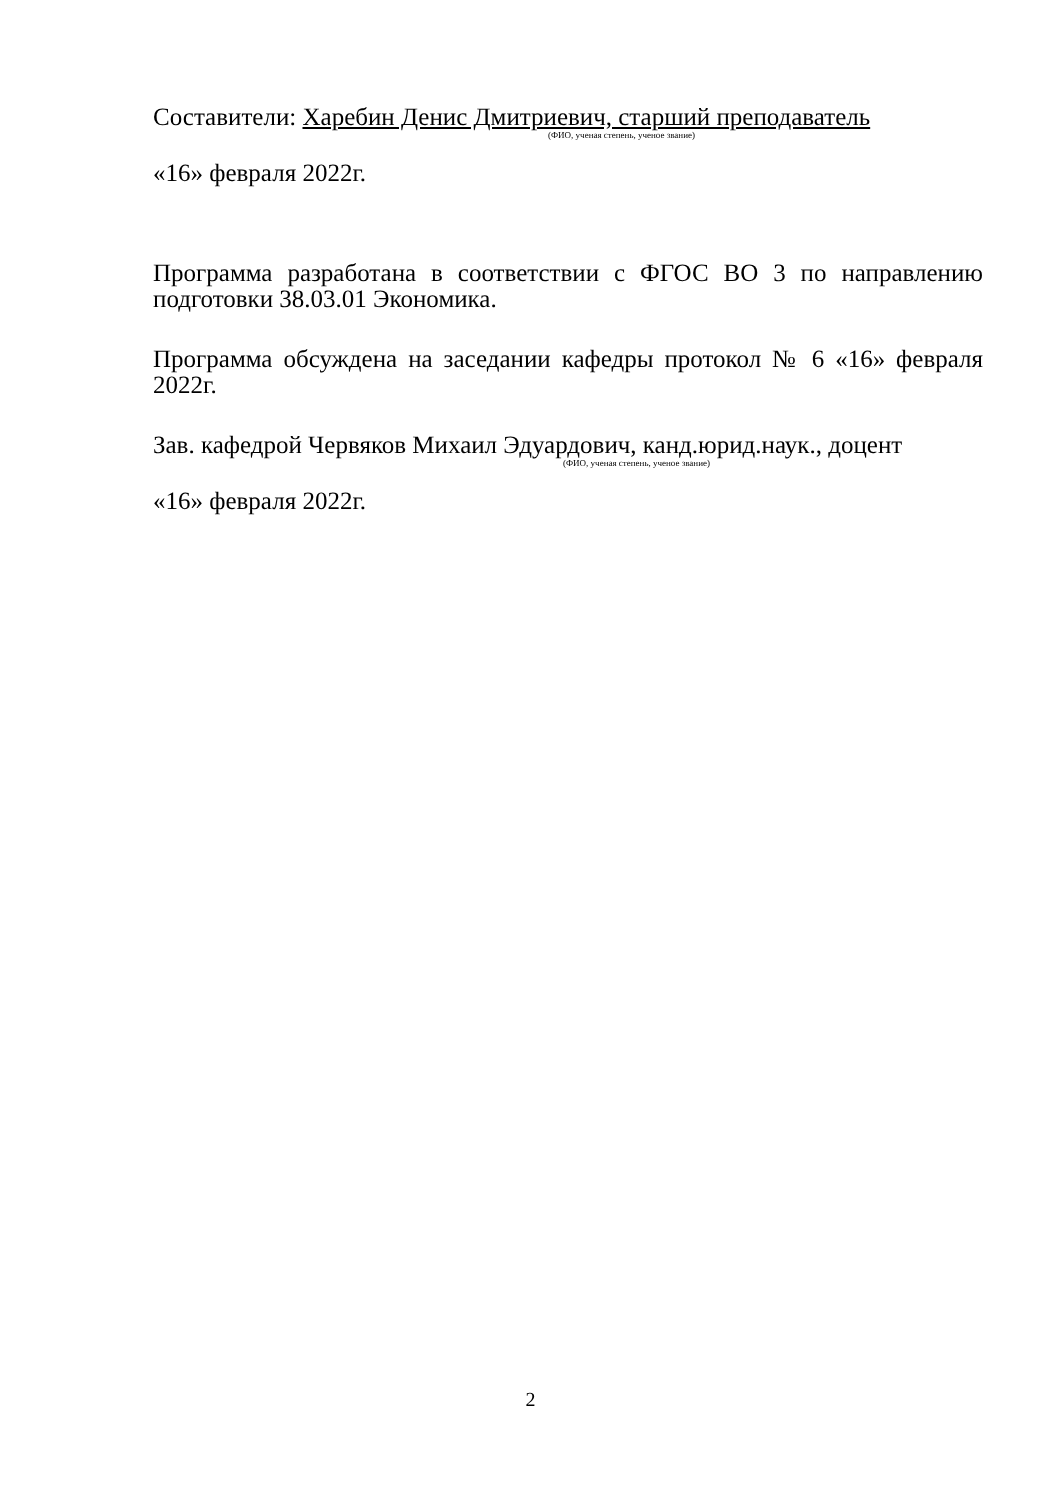Составители: Харебин Денис Дмитриевич, старший преподаватель
(ФИО, ученая степень, ученое звание)
«16» февраля 2022г.
Программа разработана в соответствии с ФГОС ВО 3 по направлению подготовки 38.03.01 Экономика.
Программа обсуждена на заседании кафедры протокол № 6 «16» февраля 2022г.
Зав. кафедрой Червяков Михаил Эдуардович, канд.юрид.наук., доцент
(ФИО, ученая степень, ученое звание)
«16» февраля 2022г.
2